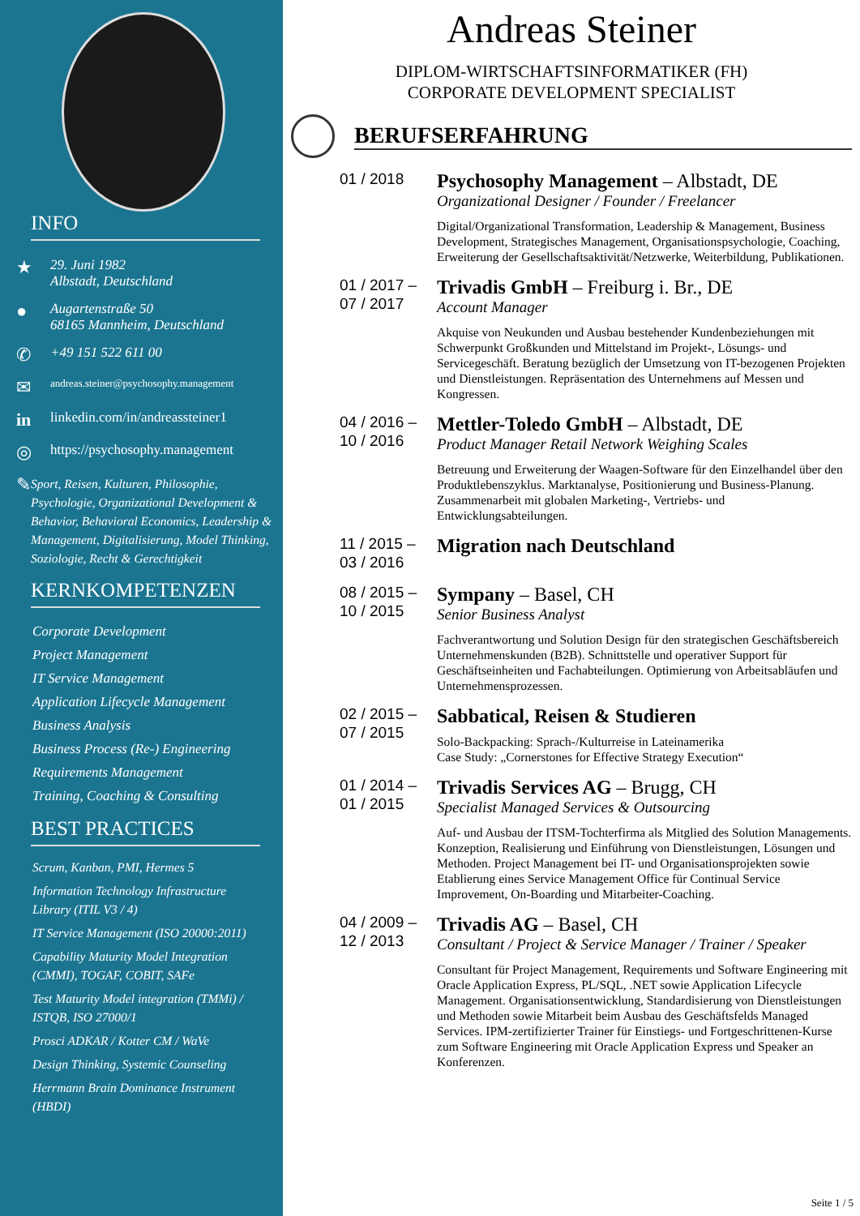INFO
★ 29. Juni 1982
Albstadt, Deutschland
● Augartenstraße 50
68165 Mannheim, Deutschland
✆ +49 151 522 611 00
✉ andreas.steiner@psychosophy.management
in linkedin.com/in/andreassteiner1
◎ https://psychosophy.management
✎ Sport, Reisen, Kulturen, Philosophie, Psychologie, Organizational Development & Behavior, Behavioral Economics, Leadership & Management, Digitalisierung, Model Thinking, Soziologie, Recht & Gerechtigkeit
KERNKOMPETENZEN
Corporate Development
Project Management
IT Service Management
Application Lifecycle Management
Business Analysis
Business Process (Re-) Engineering
Requirements Management
Training, Coaching & Consulting
BEST PRACTICES
Scrum, Kanban, PMI, Hermes 5
Information Technology Infrastructure Library (ITIL V3 / 4)
IT Service Management (ISO 20000:2011)
Capability Maturity Model Integration (CMMI), TOGAF, COBIT, SAFe
Test Maturity Model integration (TMMi) / ISTQB, ISO 27000/1
Prosci ADKAR / Kotter CM / WaVe
Design Thinking, Systemic Counseling
Herrmann Brain Dominance Instrument (HBDI)
Andreas Steiner
DIPLOM-WIRTSCHAFTSINFORMATIKER (FH)
CORPORATE DEVELOPMENT SPECIALIST
BERUFSERFAHRUNG
01 / 2018
Psychosophy Management – Albstadt, DE
Organizational Designer / Founder / Freelancer
Digital/Organizational Transformation, Leadership & Management, Business Development, Strategisches Management, Organisationspsychologie, Coaching, Erweiterung der Gesellschaftsaktivität/Netzwerke, Weiterbildung, Publikationen.
01 / 2017 –
07 / 2017
Trivadis GmbH – Freiburg i. Br., DE
Account Manager
Akquise von Neukunden und Ausbau bestehender Kundenbeziehungen mit Schwerpunkt Großkunden und Mittelstand im Projekt-, Lösungs- und Servicegeschäft. Beratung bezüglich der Umsetzung von IT-bezogenen Projekten und Dienstleistungen. Repräsentation des Unternehmens auf Messen und Kongressen.
04 / 2016 –
10 / 2016
Mettler-Toledo GmbH – Albstadt, DE
Product Manager Retail Network Weighing Scales
Betreuung und Erweiterung der Waagen-Software für den Einzelhandel über den Produktlebenszyklus. Marktanalyse, Positionierung und Business-Planung. Zusammenarbeit mit globalen Marketing-, Vertriebs- und Entwicklungsabteilungen.
11 / 2015 –
03 / 2016
Migration nach Deutschland
08 / 2015 –
10 / 2015
Sympany – Basel, CH
Senior Business Analyst
Fachverantwortung und Solution Design für den strategischen Geschäftsbereich Unternehmenskunden (B2B). Schnittstelle und operativer Support für Geschäftseinheiten und Fachabteilungen. Optimierung von Arbeitsabläufen und Unternehmensprozessen.
02 / 2015 –
07 / 2015
Sabbatical, Reisen & Studieren
Solo-Backpacking: Sprach-/Kulturreise in Lateinamerika
Case Study: „Cornerstones for Effective Strategy Execution“
01 / 2014 –
01 / 2015
Trivadis Services AG – Brugg, CH
Specialist Managed Services & Outsourcing
Auf- und Ausbau der ITSM-Tochterfirma als Mitglied des Solution Managements. Konzeption, Realisierung und Einführung von Dienstleistungen, Lösungen und Methoden. Project Management bei IT- und Organisationsprojekten sowie Etablierung eines Service Management Office für Continual Service Improvement, On-Boarding und Mitarbeiter-Coaching.
04 / 2009 –
12 / 2013
Trivadis AG – Basel, CH
Consultant / Project & Service Manager / Trainer / Speaker
Consultant für Project Management, Requirements und Software Engineering mit Oracle Application Express, PL/SQL, .NET sowie Application Lifecycle Management. Organisationsentwicklung, Standardisierung von Dienstleistungen und Methoden sowie Mitarbeit beim Ausbau des Geschäftsfelds Managed Services. IPM-zertifizierter Trainer für Einstiegs- und Fortgeschrittenen-Kurse zum Software Engineering mit Oracle Application Express und Speaker an Konferenzen.
Seite 1 / 5